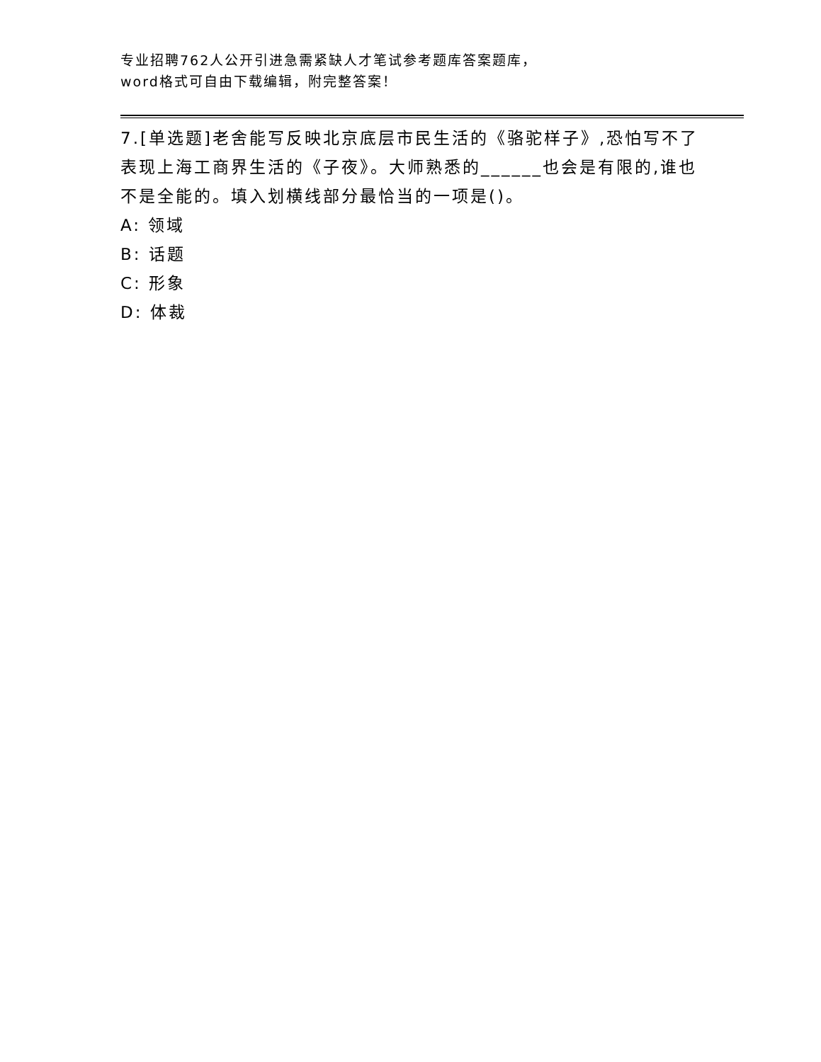专业招聘762人公开引进急需紧缺人才笔试参考题库答案题库，word格式可自由下载编辑，附完整答案！
7.[单选题]老舍能写反映北京底层市民生活的《骆驼样子》,恐怕写不了表现上海工商界生活的《子夜》。大师熟悉的______也会是有限的,谁也不是全能的。填入划横线部分最恰当的一项是()。
A: 领域
B: 话题
C: 形象
D: 体裁